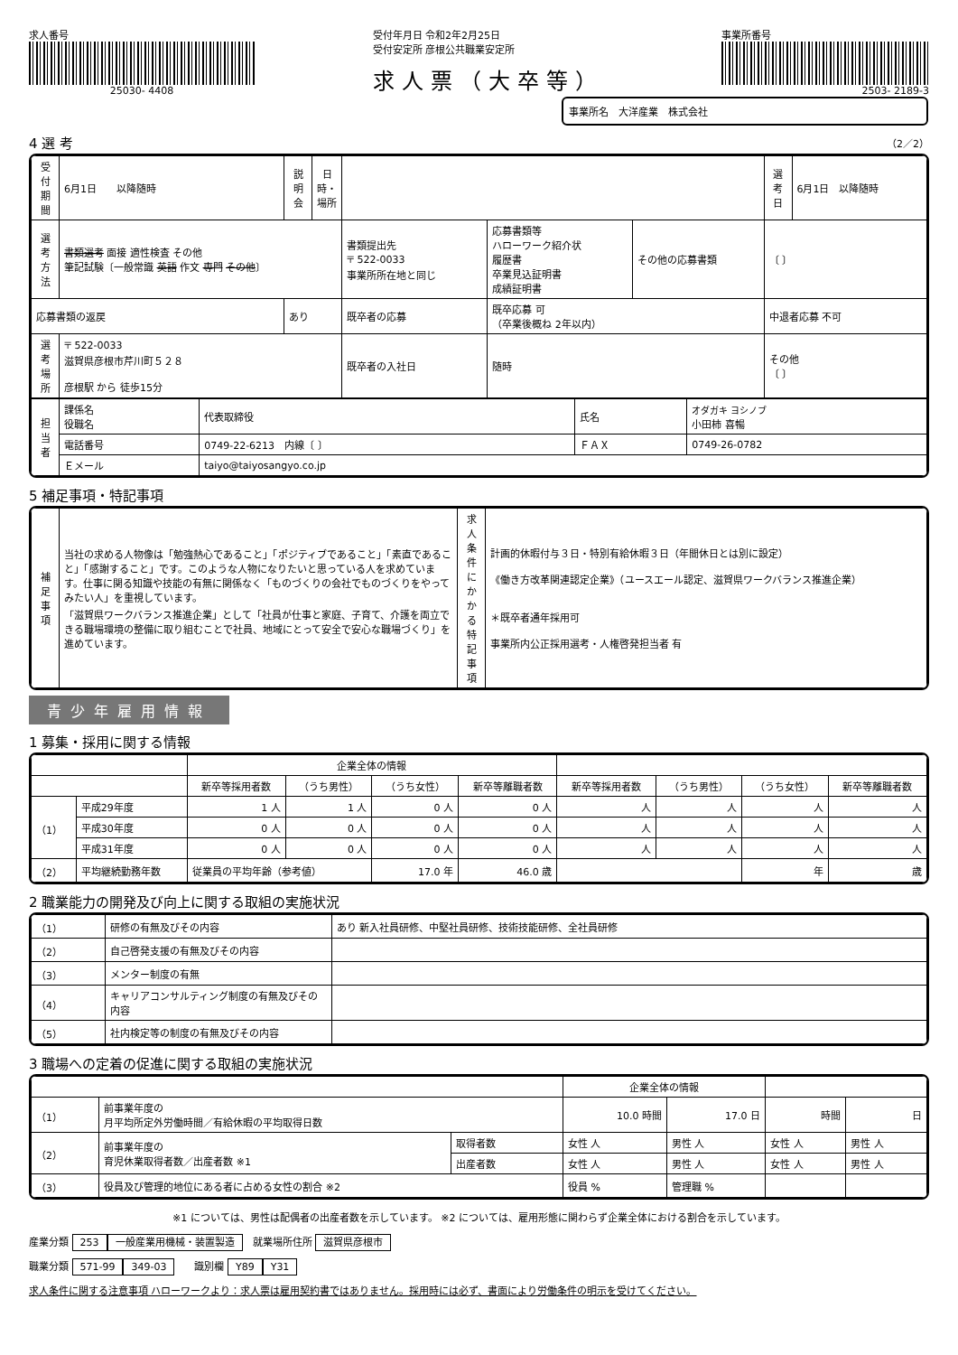求人番号
25030- 4408
受付年月日 令和2年2月25日
受付安定所 彦根公共職業安定所
求人票（大卒等）
事業所番号
2503- 2189-3
事業所名　大洋産業　株式会社
4 選 考 （2／2）
| 受付期間 | 6月1日 以降随時 | 説明会 | 日時・場所 | | | | 選考日 | 6月1日 以降随時 |
| 選考方法 | 書類選考 面接 適性検査 その他 筆記試験〔一般常識 英語 作文 専門 その他 〕 | | | 書類提出先 〒 522-0033 事業所所在地と同じ | 応募書類等 ハローワーク紹介状 履歴書 卒業見込証明書 成績証明書 | その他の応募書類 | 〔 〕 | |
| 応募書類の返戻 | | あり | | 既卒者の応募 | 既卒応募 可 （卒業後概ね 2年以内） | | 中退者応募 不可 | |
| 選考場所 | 〒 522-0033 滋賀県彦根市芹川町５２８ 彦根駅 から 徒歩15分 | | | 既卒者の入社日 | 随時 | | その他 〔 〕 | |
| 担当者 | 課係名 役職名 | 代表取締役 | 氏名 | オダガキ ヨシノブ 小田柿 喜暢 |
| | 電話番号 | 0749-22-6213 内線〔 〕 | ＦＡＸ | 0749-26-0782 |
| | Ｅメール | taiyo@taiyosangyo.co.jp | | |
5 補足事項・特記事項
| 補足事項 | 当社の求める人物像は「勉強熱心であること」「ポジティブであること」「素直であること」「感謝すること」です。このような人物になりたいと思っている人を求めています。仕事に関る知識や技能の有無に関係なく「ものづくりの会社でものづくりをやってみたい人」を重視しています。 「滋賀県ワークバランス推進企業」として「社員が仕事と家庭、子育て、介護を両立できる職場環境の整備に取り組むことで社員、地域にとって安全で安心な職場づくり」を進めています。 | 求人条件にかかる特記事項 | 計画的休暇付与３日・特別有給休暇３日（年間休日とは別に設定） 《働き方改革関連認定企業》（ユースエール認定、滋賀県ワークバランス推進企業） ＊既卒者通年採用可 事業所内公正採用選考・人権啓発担当者 有 |
青少年雇用情報
1 募集・採用に関する情報
| | | 企業全体の情報 | | | | | | | |
| --- | --- | --- | --- | --- | --- | --- | --- | --- | --- |
| | | 新卒等採用者数 | （うち男性） | （うち女性） | 新卒等離職者数 | 新卒等採用者数 | （うち男性） | （うち女性） | 新卒等離職者数 |
| （1） | 平成29年度 | 1 人 | 1 人 | 0 人 | 0 人 | 人 | 人 | 人 | 人 |
| | 平成30年度 | 0 人 | 0 人 | 0 人 | 0 人 | 人 | 人 | 人 | 人 |
| | 平成31年度 | 0 人 | 0 人 | 0 人 | 0 人 | 人 | 人 | 人 | 人 |
| （2） | 平均継続勤務年数 | 従業員の平均年齢（参考値） | | 17.0 年 | 46.0 歳 | | | 年 | 歳 |
2 職業能力の開発及び向上に関する取組の実施状況
| （1） | 研修の有無及びその内容 | あり 新入社員研修、中堅社員研修、技術技能研修、全社員研修 |
| （2） | 自己啓発支援の有無及びその内容 | |
| （3） | メンター制度の有無 | |
| （4） | キャリアコンサルティング制度の有無及びその内容 | |
| （5） | 社内検定等の制度の有無及びその内容 | |
3 職場への定着の促進に関する取組の実施状況
| | | | 企業全体の情報 | | | |
| --- | --- | --- | --- | --- | --- | --- |
| （1） | 前事業年度の 月平均所定外労働時間／有給休暇の平均取得日数 | | 10.0 時間 | 17.0 日 | 時間 | 日 |
| （2） | 前事業年度の 育児休業取得者数／出産者数 ※1 | 取得者数 | 女性 人 | 男性 人 | 女性 人 | 男性 人 |
| | | 出産者数 | 女性 人 | 男性 人 | 女性 人 | 男性 人 |
| （3） | 役員及び管理的地位にある者に占める女性の割合 ※2 | | 役員 % | 管理職 % | | |
※1 については、男性は配偶者の出産者数を示しています。 ※2 については、雇用形態に関わらず企業全体における割合を示しています。
産業分類 253 一般産業用機械・装置製造　就業場所住所 滋賀県彦根市
職業分類 571-99 349-03　　識別欄 Y89 Y31
求人条件に関する注意事項 ハローワークより：求人票は雇用契約書ではありません。採用時には必ず、書面により労働条件の明示を受けてください。